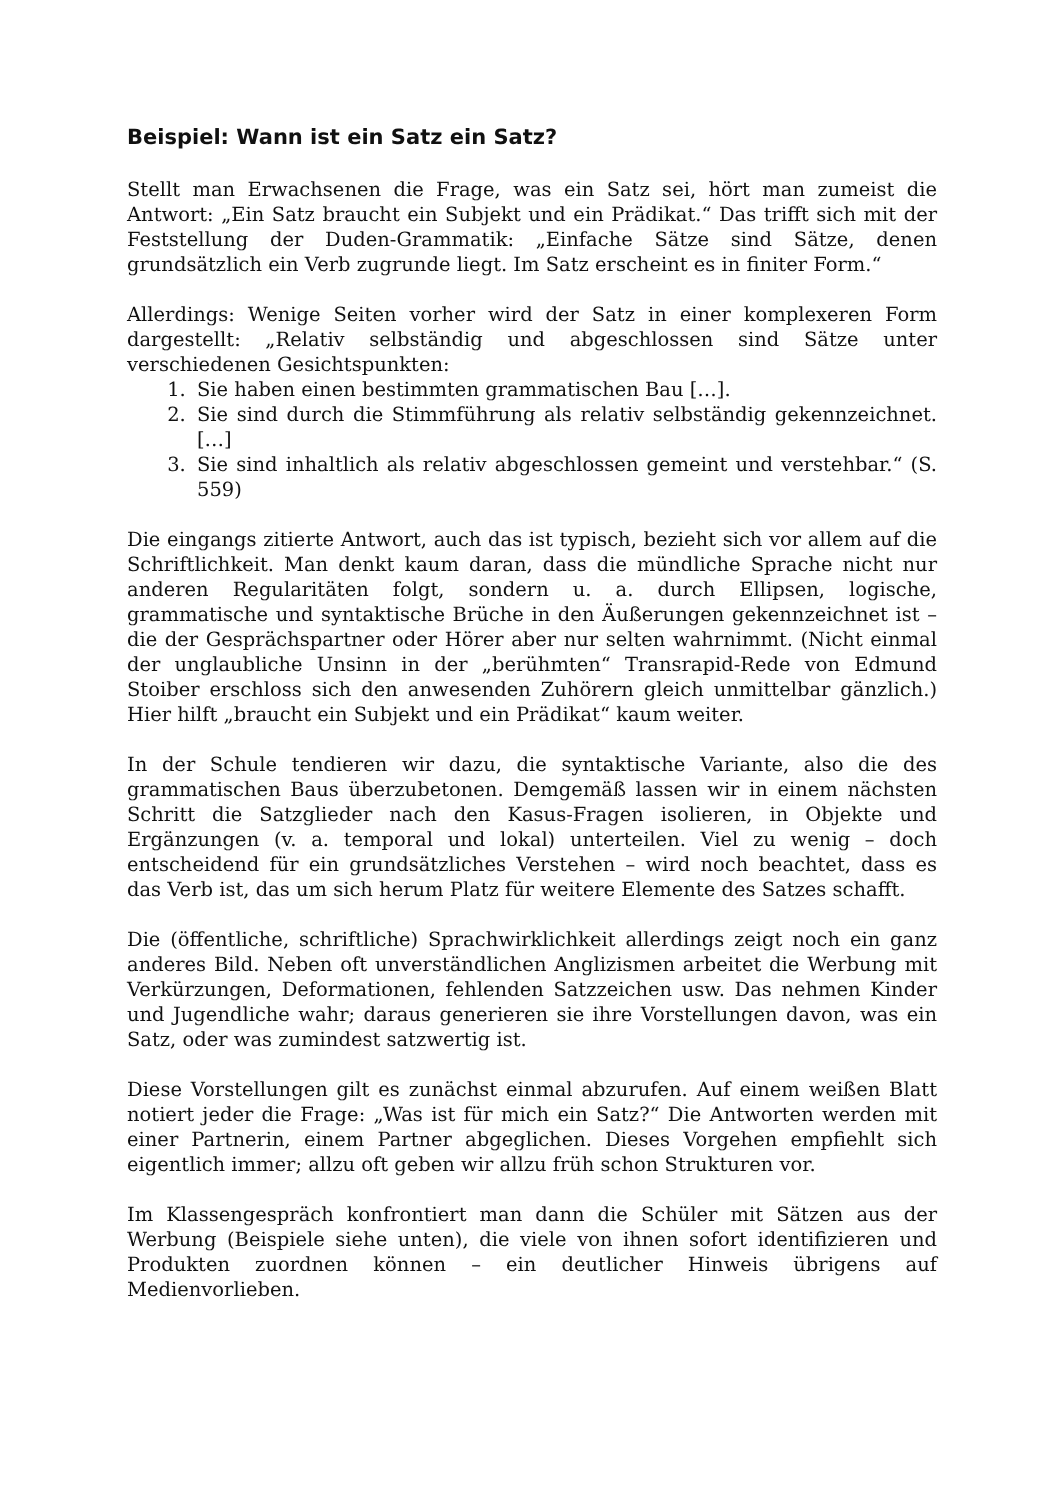Beispiel: Wann ist ein Satz ein Satz?
Stellt man Erwachsenen die Frage, was ein Satz sei, hört man zumeist die Antwort: „Ein Satz braucht ein Subjekt und ein Prädikat.“ Das trifft sich mit der Feststellung der Duden-Grammatik: „Einfache Sätze sind Sätze, denen grundsätzlich ein Verb zugrunde liegt. Im Satz erscheint es in finiter Form.“
Allerdings: Wenige Seiten vorher wird der Satz in einer komplexeren Form dargestellt: „Relativ selbständig und abgeschlossen sind Sätze unter verschiedenen Gesichtspunkten:
1. Sie haben einen bestimmten grammatischen Bau […].
2. Sie sind durch die Stimmführung als relativ selbständig gekennzeichnet. […]
3. Sie sind inhaltlich als relativ abgeschlossen gemeint und verstehbar.“ (S. 559)
Die eingangs zitierte Antwort, auch das ist typisch, bezieht sich vor allem auf die Schriftlichkeit. Man denkt kaum daran, dass die mündliche Sprache nicht nur anderen Regularitäten folgt, sondern u. a. durch Ellipsen, logische, grammatische und syntaktische Brüche in den Äußerungen gekennzeichnet ist – die der Gesprächspartner oder Hörer aber nur selten wahrnimmt. (Nicht einmal der unglaubliche Unsinn in der „berühmten“ Transrapid-Rede von Edmund Stoiber erschloss sich den anwesenden Zuhörern gleich unmittelbar gänzlich.) Hier hilft „braucht ein Subjekt und ein Prädikat“ kaum weiter.
In der Schule tendieren wir dazu, die syntaktische Variante, also die des grammatischen Baus überzubetonen. Demgemäß lassen wir in einem nächsten Schritt die Satzglieder nach den Kasus-Fragen isolieren, in Objekte und Ergänzungen (v. a. temporal und lokal) unterteilen. Viel zu wenig – doch entscheidend für ein grundsätzliches Verstehen – wird noch beachtet, dass es das Verb ist, das um sich herum Platz für weitere Elemente des Satzes schafft.
Die (öffentliche, schriftliche) Sprachwirklichkeit allerdings zeigt noch ein ganz anderes Bild. Neben oft unverständlichen Anglizismen arbeitet die Werbung mit Verkürzungen, Deformationen, fehlenden Satzzeichen usw. Das nehmen Kinder und Jugendliche wahr; daraus generieren sie ihre Vorstellungen davon, was ein Satz, oder was zumindest satzwertig ist.
Diese Vorstellungen gilt es zunächst einmal abzurufen. Auf einem weißen Blatt notiert jeder die Frage: „Was ist für mich ein Satz?“ Die Antworten werden mit einer Partnerin, einem Partner abgeglichen. Dieses Vorgehen empfiehlt sich eigentlich immer; allzu oft geben wir allzu früh schon Strukturen vor.
Im Klassengespräch konfrontiert man dann die Schüler mit Sätzen aus der Werbung (Beispiele siehe unten), die viele von ihnen sofort identifizieren und Produkten zuordnen können – ein deutlicher Hinweis übrigens auf Medienvorlieben.